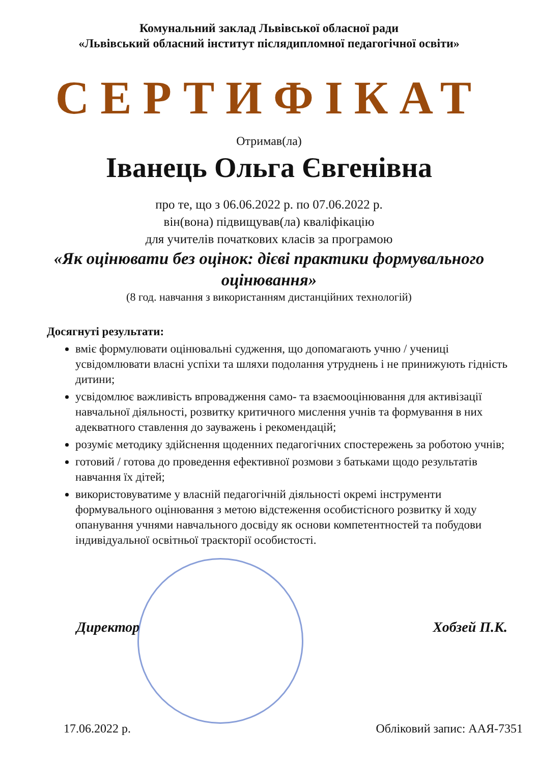Комунальний заклад Львівської обласної ради
«Львівський обласний інститут післядипломної педагогічної освіти»
СЕРТИФІКАТ
Отримав(ла)
Іванець Ольга Євгенівна
про те, що з 06.06.2022 р. по 07.06.2022 р.
він(вона) підвищував(ла) кваліфікацію
для учителів початкових класів за програмою
«Як оцінювати без оцінок: дієві практики формувального оцінювання»
(8 год. навчання з використанням дистанційних технологій)
Досягнуті результати:
вміє формулювати оцінювальні судження, що допомагають учню / учениці усвідомлювати власні успіхи та шляхи подолання утруднень і не принижують гідність дитини;
усвідомлює важливість впровадження само- та взаємооцінювання для активізації навчальної діяльності, розвитку критичного мислення учнів та формування в них адекватного ставлення до зауважень і рекомендацій;
розуміє методику здійснення щоденних педагогічних спостережень за роботою учнів;
готовий / готова до проведення ефективної розмови з батьками щодо результатів навчання їх дітей;
використовуватиме у власній педагогічній діяльності окремі інструменти формувального оцінювання з метою відстеження особистісного розвитку й ходу опанування учнями навчального досвіду як основи компетентностей та побудови індивідуальної освітньої траєкторії особистості.
Директор Хобзей П.К.
17.06.2022 р. Обліковий запис: ААЯ-7351